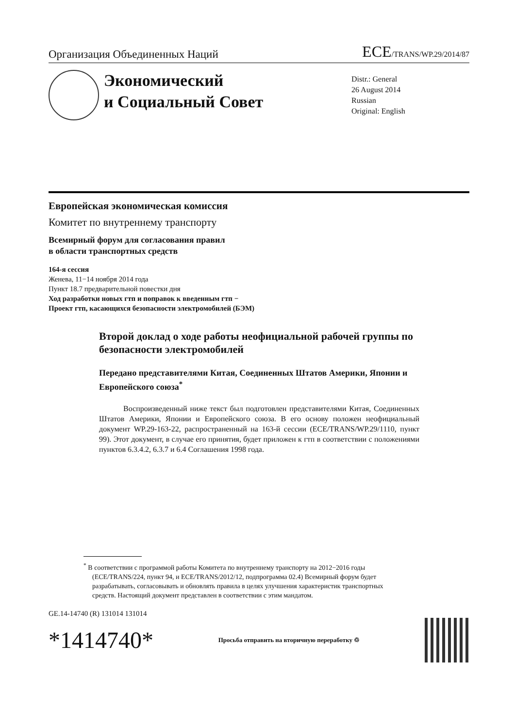Организация Объединенных Наций ECE/TRANS/WP.29/2014/87
Экономический
и Социальный Совет
Distr.: General
26 August 2014
Russian
Original: English
Европейская экономическая комиссия
Комитет по внутреннему транспорту
Всемирный форум для согласования правил
в области транспортных средств
164-я сессия
Женева, 11−14 ноября 2014 года
Пункт 18.7 предварительной повестки дня
Ход разработки новых гтп и поправок к введенным гтп −
Проект гтп, касающихся безопасности электромобилей (БЭМ)
Второй доклад о ходе работы неофициальной рабочей группы по безопасности электромобилей
Передано представителями Китая, Соединенных Штатов Америки, Японии и Европейского союза<sup>*</sup>
Воспроизведенный ниже текст был подготовлен представителями Китая, Соединенных Штатов Америки, Японии и Европейского союза. В его основу положен неофициальный документ WP.29-163-22, распространенный на 163-й сессии (ECE/TRANS/WP.29/1110, пункт 99). Этот документ, в случае его принятия, будет приложен к гтп в соответствии с положениями пунктов 6.3.4.2, 6.3.7 и 6.4 Соглашения 1998 года.
<sup>*</sup> В соответствии с программой работы Комитета по внутреннему транспорту на 2012−2016 годы (ECE/TRANS/224, пункт 94, и ECE/TRANS/2012/12, подпрограмма 02.4) Всемирный форум будет разрабатывать, согласовывать и обновлять правила в целях улучшения характеристик транспортных средств. Настоящий документ представлен в соответствии с этим мандатом.
GE.14-14740 (R) 131014 131014
*1414740* Просьба отправить на вторичную переработку ♲